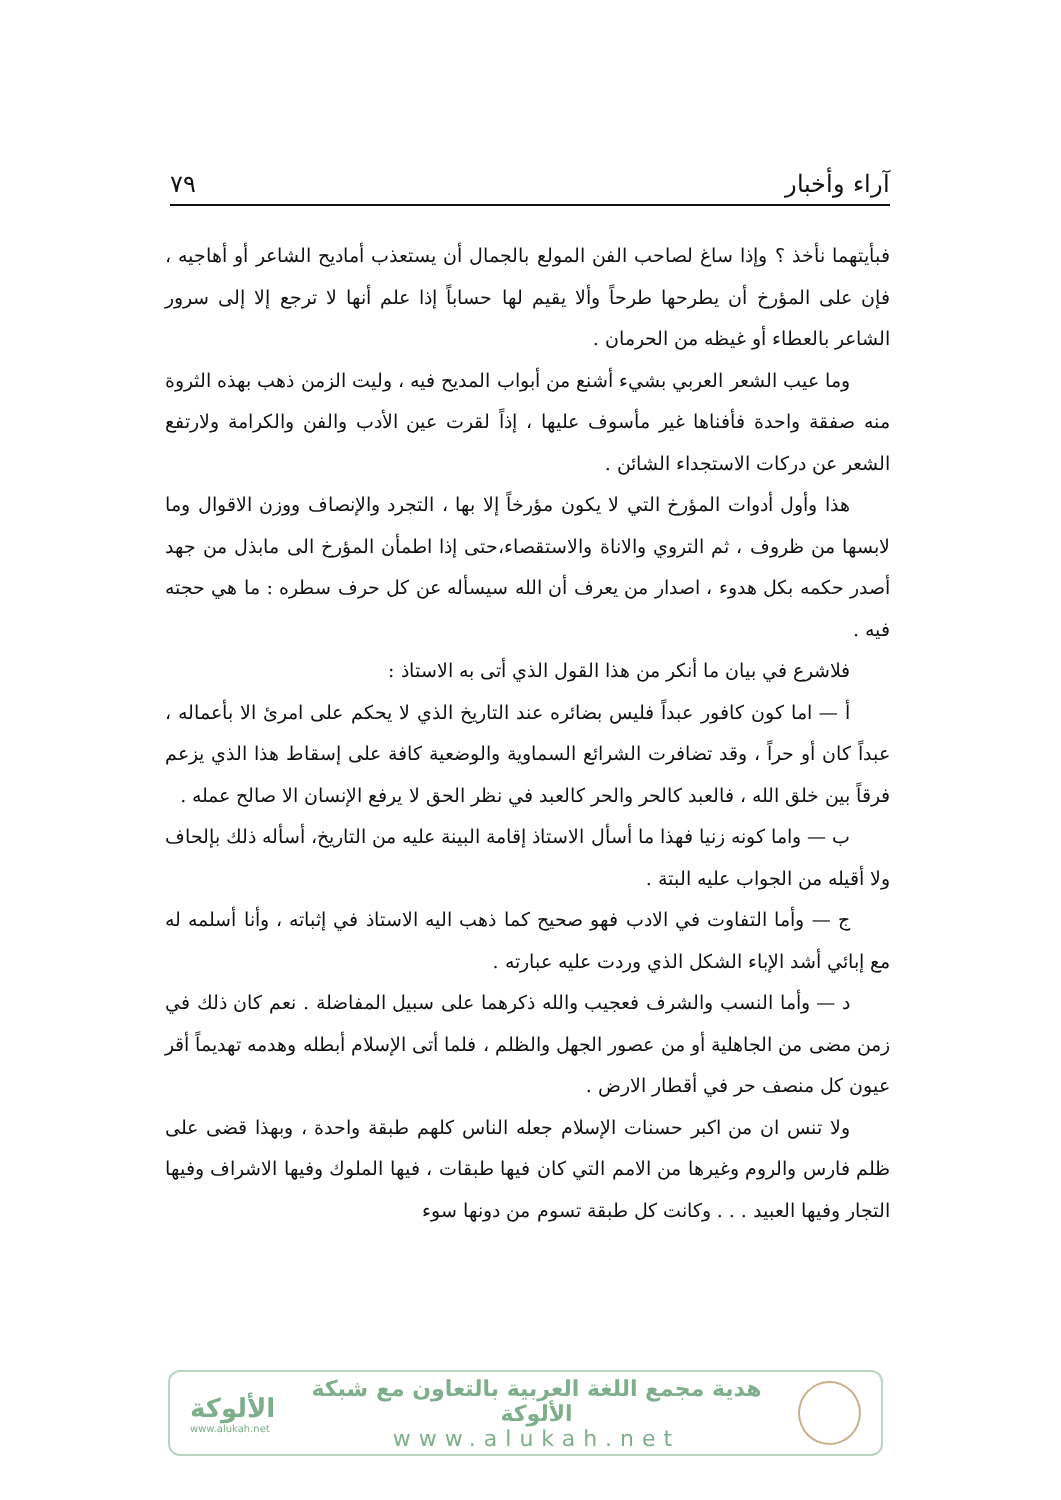آراء وأخبار ٧٩
فبأيتهما نأخذ ؟ وإذا ساغ لصاحب الفن المولع بالجمال أن يستعذب أماديح الشاعر أو أهاجيه ، فإن على المؤرخ أن يطرحها طرحاً وألا يقيم لها حساباً إذا علم أنها لا ترجع إلا إلى سرور الشاعر بالعطاء أو غيظه من الحرمان .
وما عيب الشعر العربي بشيء أشنع من أبواب المديح فيه ، وليت الزمن ذهب بهذه الثروة منه صفقة واحدة فأفناها غير مأسوف عليها ، إذاً لقرت عين الأدب والفن والكرامة ولارتفع الشعر عن دركات الاستجداء الشائن .
هذا وأول أدوات المؤرخ التي لا يكون مؤرخاً إلا بها ، التجرد والإنصاف ووزن الاقوال وما لابسها من ظروف ، ثم التروي والاناة والاستقصاء،حتى إذا اطمأن المؤرخ الى مابذل من جهد أصدر حكمه بكل هدوء ، اصدار من يعرف أن الله سيسأله عن كل حرف سطره : ما هي حجته فيه .
فلاشرع في بيان ما أنكر من هذا القول الذي أتى به الاستاذ :
أ — اما كون كافور عبداً فليس بضائره عند التاريخ الذي لا يحكم على امرئ الا بأعماله ، عبداً كان أو حراً ، وقد تضافرت الشرائع السماوية والوضعية كافة على إسقاط هذا الذي يزعم فرقاً بين خلق الله ، فالعبد كالحر والحر كالعبد في نظر الحق لا يرفع الإنسان الا صالح عمله .
ب — واما كونه زنيا فهذا ما أسأل الاستاذ إقامة البينة عليه من التاريخ، أسأله ذلك بإلحاف ولا أقيله من الجواب عليه البتة .
ج — وأما التفاوت في الادب فهو صحيح كما ذهب اليه الاستاذ في إثباته ، وأنا أسلمه له مع إبائي أشد الإباء الشكل الذي وردت عليه عبارته .
د — وأما النسب والشرف فعجيب والله ذكرهما على سبيل المفاضلة . نعم كان ذلك في زمن مضى من الجاهلية أو من عصور الجهل والظلم ، فلما أتى الإسلام أبطله وهدمه تهديماً أقر عيون كل منصف حر في أقطار الارض .
ولا تنس ان من اكبر حسنات الإسلام جعله الناس كلهم طبقة واحدة ، وبهذا قضى على ظلم فارس والروم وغيرها من الامم التي كان فيها طبقات ، فيها الملوك وفيها الاشراف وفيها التجار وفيها العبيد . . . وكانت كل طبقة تسوم من دونها سوء
الألوكة
www.alukah.net
هدية مجمع اللغة العربية بالتعاون مع شبكة الألوكة
www.alukah.net